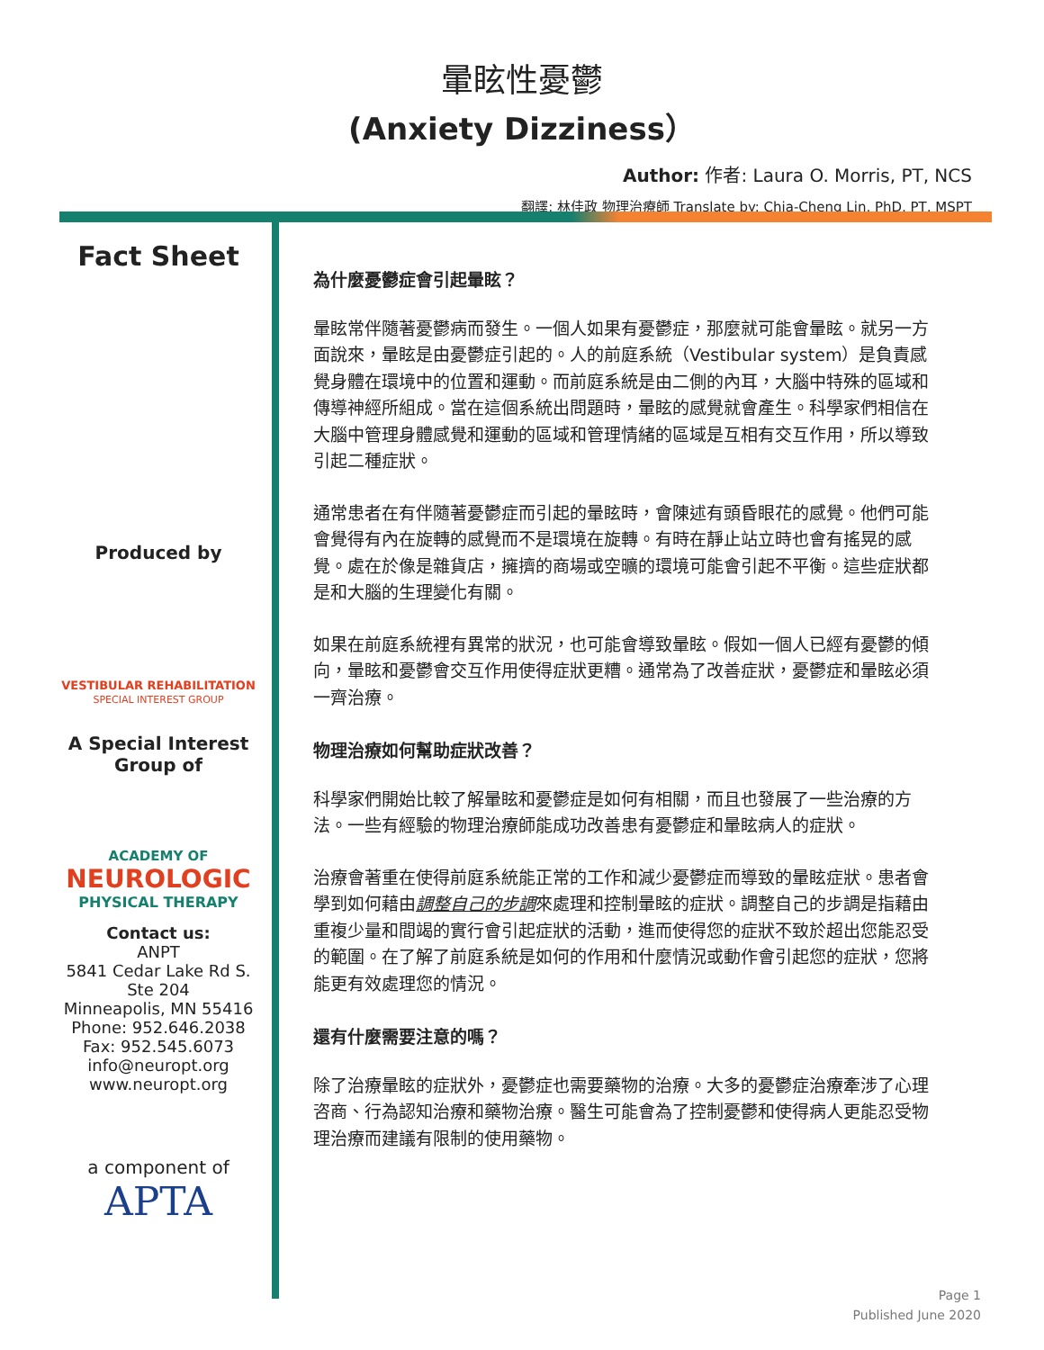暈眩性憂鬱
(Anxiety Dizziness）
Author: 作者: Laura O. Morris, PT, NCS
翻譯: 林佳政 物理治療師 Translate by: Chia-Cheng Lin, PhD, PT, MSPT
Fact Sheet
Produced by
VESTIBULAR REHABILITATION
SPECIAL INTEREST GROUP
A Special Interest Group of
ACADEMY OF
NEUROLOGIC
PHYSICAL THERAPY
Contact us:
ANPT
5841 Cedar Lake Rd S.
Ste 204
Minneapolis, MN 55416
Phone: 952.646.2038
Fax: 952.545.6073
info@neuropt.org
www.neuropt.org
a component of
APTA
為什麼憂鬱症會引起暈眩？
暈眩常伴隨著憂鬱病而發生。一個人如果有憂鬱症，那麼就可能會暈眩。就另一方面說來，暈眩是由憂鬱症引起的。人的前庭系統（Vestibular system）是負責感覺身體在環境中的位置和運動。而前庭系統是由二側的內耳，大腦中特殊的區域和傳導神經所組成。當在這個系統出問題時，暈眩的感覺就會產生。科學家們相信在大腦中管理身體感覺和運動的區域和管理情緒的區域是互相有交互作用，所以導致引起二種症狀。
通常患者在有伴隨著憂鬱症而引起的暈眩時，會陳述有頭昏眼花的感覺。他們可能會覺得有內在旋轉的感覺而不是環境在旋轉。有時在靜止站立時也會有搖晃的感覺。處在於像是雜貨店，擁擠的商場或空曠的環境可能會引起不平衡。這些症狀都是和大腦的生理變化有關。
如果在前庭系統裡有異常的狀況，也可能會導致暈眩。假如一個人已經有憂鬱的傾向，暈眩和憂鬱會交互作用使得症狀更糟。通常為了改善症狀，憂鬱症和暈眩必須一齊治療。
物理治療如何幫助症狀改善？
科學家們開始比較了解暈眩和憂鬱症是如何有相關，而且也發展了一些治療的方法。一些有經驗的物理治療師能成功改善患有憂鬱症和暈眩病人的症狀。
治療會著重在使得前庭系統能正常的工作和減少憂鬱症而導致的暈眩症狀。患者會學到如何藉由調整自己的步調來處理和控制暈眩的症狀。調整自己的步調是指藉由重複少量和間竭的實行會引起症狀的活動，進而使得您的症狀不致於超出您能忍受的範圍。在了解了前庭系統是如何的作用和什麼情況或動作會引起您的症狀，您將能更有效處理您的情況。
還有什麼需要注意的嗎？
除了治療暈眩的症狀外，憂鬱症也需要藥物的治療。大多的憂鬱症治療牽涉了心理咨商、行為認知治療和藥物治療。醫生可能會為了控制憂鬱和使得病人更能忍受物理治療而建議有限制的使用藥物。
Page 1
Published June 2020